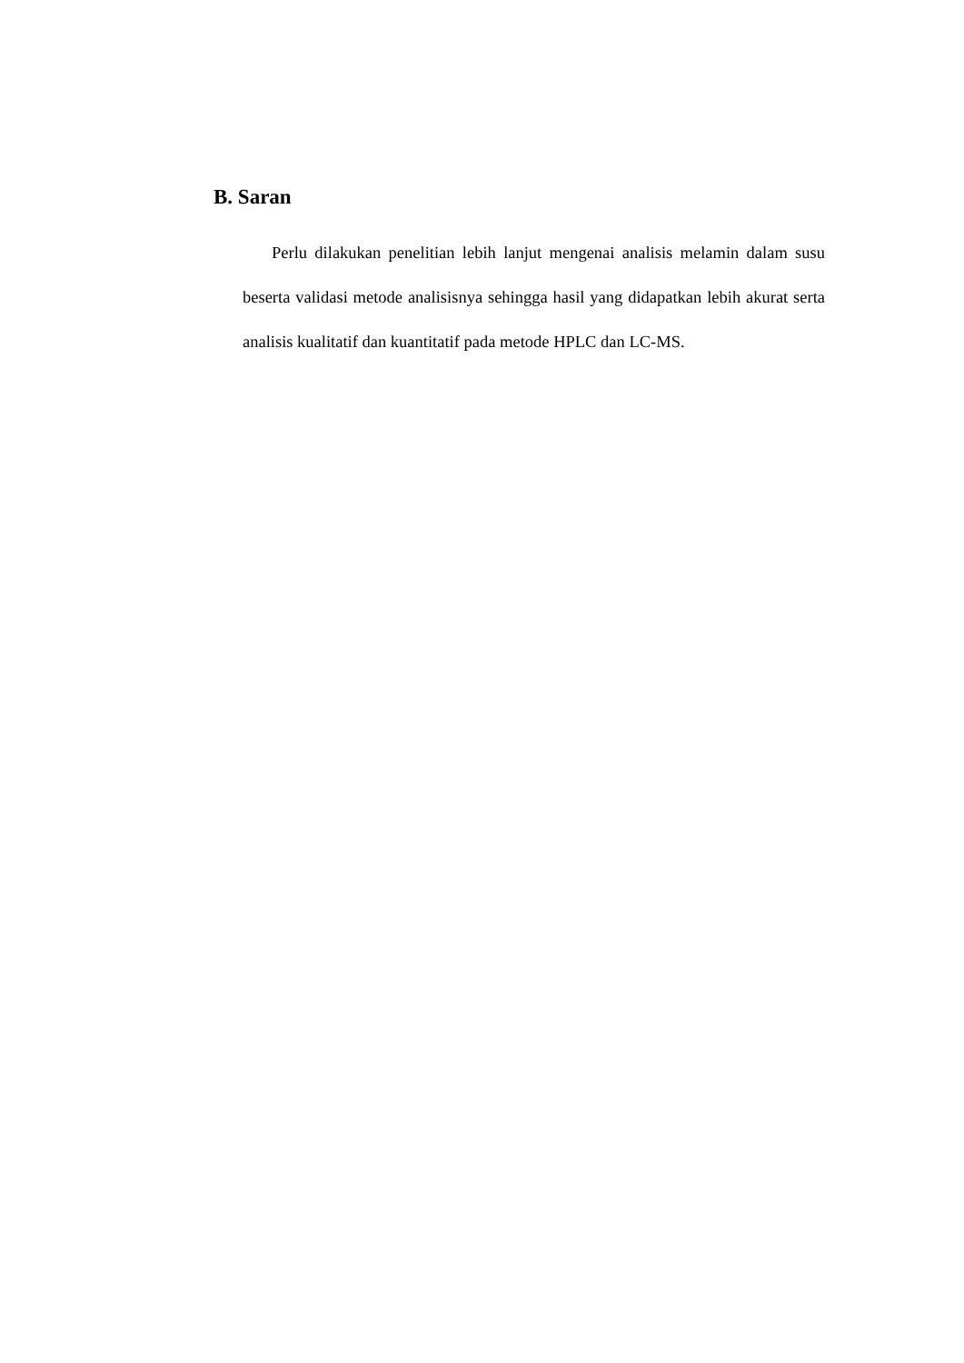B. Saran
Perlu dilakukan penelitian lebih lanjut mengenai analisis melamin dalam susu beserta validasi metode analisisnya sehingga hasil yang didapatkan lebih akurat serta analisis kualitatif dan kuantitatif pada metode HPLC dan LC-MS.